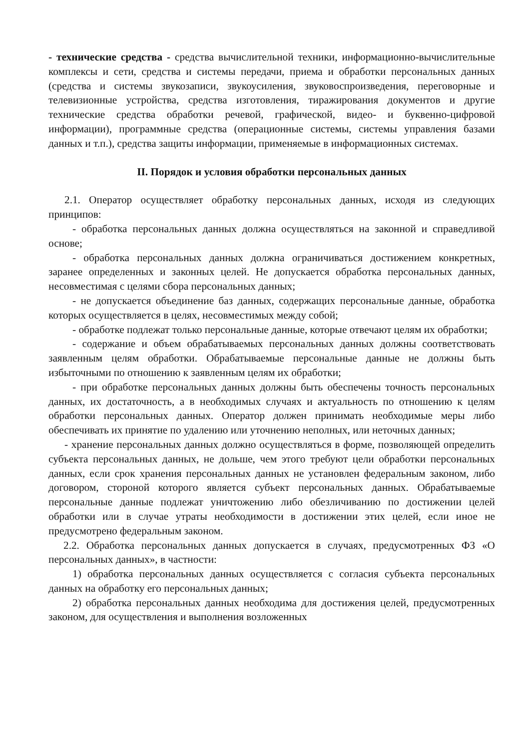- технические средства - средства вычислительной техники, информационно-вычислительные комплексы и сети, средства и системы передачи, приема и обработки персональных данных (средства и системы звукозаписи, звукоусиления, звуковоспроизведения, переговорные и телевизионные устройства, средства изготовления, тиражирования документов и другие технические средства обработки речевой, графической, видео- и буквенно-цифровой информации), программные средства (операционные системы, системы управления базами данных и т.п.), средства защиты информации, применяемые в информационных системах.
II. Порядок и условия обработки персональных данных
2.1. Оператор осуществляет обработку персональных данных, исходя из следующих принципов:
- обработка персональных данных должна осуществляться на законной и справедливой основе;
- обработка персональных данных должна ограничиваться достижением конкретных, заранее определенных и законных целей. Не допускается обработка персональных данных, несовместимая с целями сбора персональных данных;
- не допускается объединение баз данных, содержащих персональные данные, обработка которых осуществляется в целях, несовместимых между собой;
- обработке подлежат только персональные данные, которые отвечают целям их обработки;
- содержание и объем обрабатываемых персональных данных должны соответствовать заявленным целям обработки. Обрабатываемые персональные данные не должны быть избыточными по отношению к заявленным целям их обработки;
- при обработке персональных данных должны быть обеспечены точность персональных данных, их достаточность, а в необходимых случаях и актуальность по отношению к целям обработки персональных данных. Оператор должен принимать необходимые меры либо обеспечивать их принятие по удалению или уточнению неполных, или неточных данных;
- хранение персональных данных должно осуществляться в форме, позволяющей определить субъекта персональных данных, не дольше, чем этого требуют цели обработки персональных данных, если срок хранения персональных данных не установлен федеральным законом, либо договором, стороной которого является субъект персональных данных. Обрабатываемые персональные данные подлежат уничтожению либо обезличиванию по достижении целей обработки или в случае утраты необходимости в достижении этих целей, если иное не предусмотрено федеральным законом.
2.2. Обработка персональных данных допускается в случаях, предусмотренных ФЗ «О персональных данных», в частности:
1) обработка персональных данных осуществляется с согласия субъекта персональных данных на обработку его персональных данных;
2) обработка персональных данных необходима для достижения целей, предусмотренных законом, для осуществления и выполнения возложенных